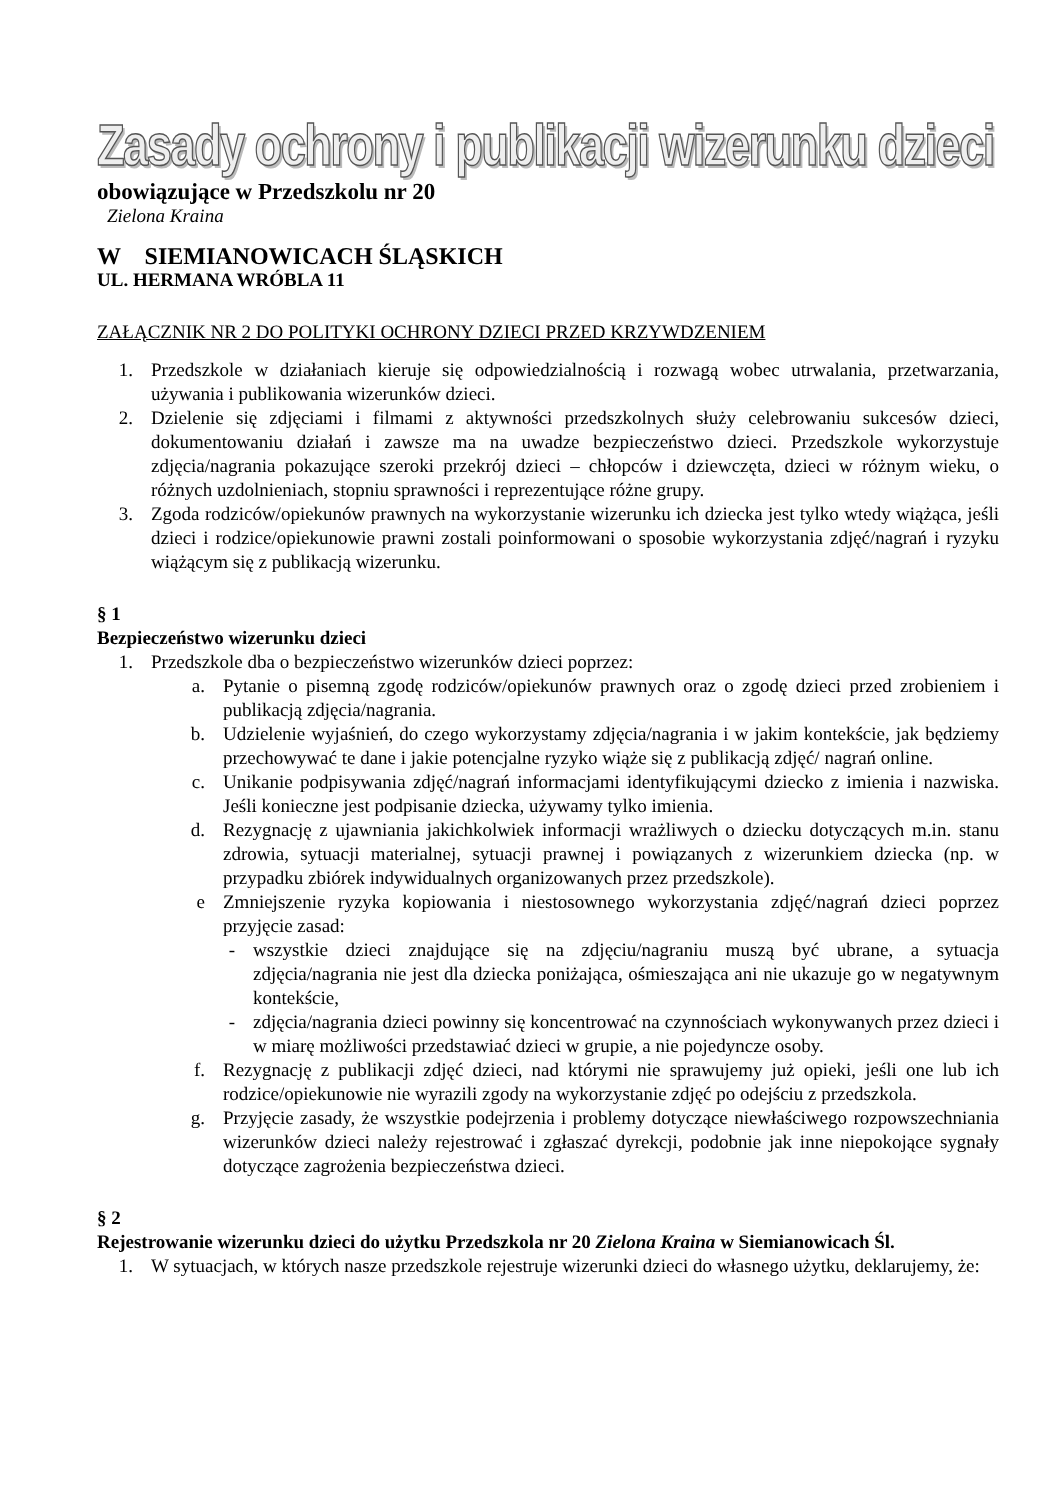Zasady ochrony i publikacji wizerunku dzieci
obowiązujące w Przedszkolu nr 20
Zielona Kraina
W SIEMIANOWICACH ŚLĄSKICH
UL. HERMANA WRÓBLA 11
ZAŁĄCZNIK NR 2 DO POLITYKI OCHRONY DZIECI PRZED KRZYWDZENIEM
1. Przedszkole w działaniach kieruje się odpowiedzialnością i rozwagą wobec utrwalania, przetwarzania, używania i publikowania wizerunków dzieci.
2. Dzielenie się zdjęciami i filmami z aktywności przedszkolnych służy celebrowaniu sukcesów dzieci, dokumentowaniu działań i zawsze ma na uwadze bezpieczeństwo dzieci. Przedszkole wykorzystuje zdjęcia/nagrania pokazujące szeroki przekrój dzieci – chłopców i dziewczęta, dzieci w różnym wieku, o różnych uzdolnieniach, stopniu sprawności i reprezentujące różne grupy.
3. Zgoda rodziców/opiekunów prawnych na wykorzystanie wizerunku ich dziecka jest tylko wtedy wiążąca, jeśli dzieci i rodzice/opiekunowie prawni zostali poinformowani o sposobie wykorzystania zdjęć/nagrań i ryzyku wiążącym się z publikacją wizerunku.
§ 1
Bezpieczeństwo wizerunku dzieci
1. Przedszkole dba o bezpieczeństwo wizerunków dzieci poprzez:
a. Pytanie o pisemną zgodę rodziców/opiekunów prawnych oraz o zgodę dzieci przed zrobieniem i publikacją zdjęcia/nagrania.
b. Udzielenie wyjaśnień, do czego wykorzystamy zdjęcia/nagrania i w jakim kontekście, jak będziemy przechowywać te dane i jakie potencjalne ryzyko wiąże się z publikacją zdjęć/ nagrań online.
c. Unikanie podpisywania zdjęć/nagrań informacjami identyfikującymi dziecko z imienia i nazwiska. Jeśli konieczne jest podpisanie dziecka, używamy tylko imienia.
d. Rezygnację z ujawniania jakichkolwiek informacji wrażliwych o dziecku dotyczących m.in. stanu zdrowia, sytuacji materialnej, sytuacji prawnej i powiązanych z wizerunkiem dziecka (np. w przypadku zbiórek indywidualnych organizowanych przez przedszkole).
e Zmniejszenie ryzyka kopiowania i niestosownego wykorzystania zdjęć/nagrań dzieci poprzez przyjęcie zasad:
- wszystkie dzieci znajdujące się na zdjęciu/nagraniu muszą być ubrane, a sytuacja zdjęcia/nagrania nie jest dla dziecka poniżająca, ośmieszająca ani nie ukazuje go w negatywnym kontekście,
- zdjęcia/nagrania dzieci powinny się koncentrować na czynnościach wykonywanych przez dzieci i w miarę możliwości przedstawiać dzieci w grupie, a nie pojedyncze osoby.
f. Rezygnację z publikacji zdjęć dzieci, nad którymi nie sprawujemy już opieki, jeśli one lub ich rodzice/opiekunowie nie wyrazili zgody na wykorzystanie zdjęć po odejściu z przedszkola.
g. Przyjęcie zasady, że wszystkie podejrzenia i problemy dotyczące niewłaściwego rozpowszechniania wizerunków dzieci należy rejestrować i zgłaszać dyrekcji, podobnie jak inne niepokojące sygnały dotyczące zagrożenia bezpieczeństwa dzieci.
§ 2
Rejestrowanie wizerunku dzieci do użytku Przedszkola nr 20 Zielona Kraina w Siemianowicach Śl.
1. W sytuacjach, w których nasze przedszkole rejestruje wizerunki dzieci do własnego użytku, deklarujemy, że: